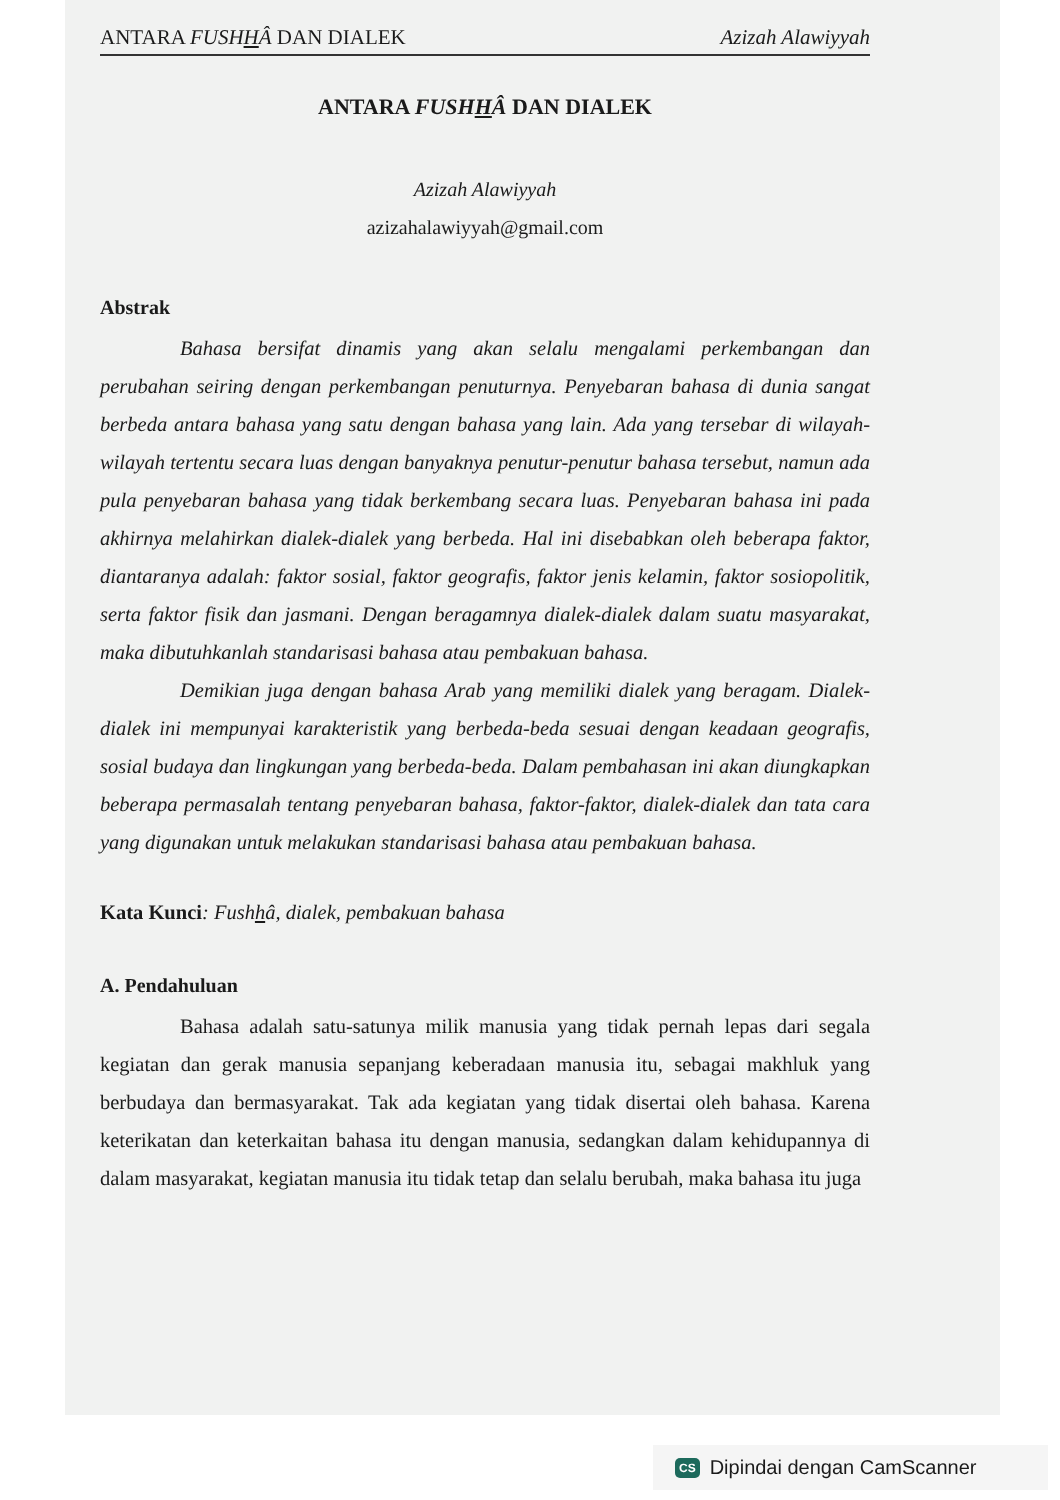ANTARA FUSHHÂ DAN DIALEK Azizah Alawiyyah
ANTARA FUSHHÂ DAN DIALEK
Azizah Alawiyyah
azizahalawiyyah@gmail.com
Abstrak
Bahasa bersifat dinamis yang akan selalu mengalami perkembangan dan perubahan seiring dengan perkembangan penuturnya. Penyebaran bahasa di dunia sangat berbeda antara bahasa yang satu dengan bahasa yang lain. Ada yang tersebar di wilayah-wilayah tertentu secara luas dengan banyaknya penutur-penutur bahasa tersebut, namun ada pula penyebaran bahasa yang tidak berkembang secara luas. Penyebaran bahasa ini pada akhirnya melahirkan dialek-dialek yang berbeda. Hal ini disebabkan oleh beberapa faktor, diantaranya adalah: faktor sosial, faktor geografis, faktor jenis kelamin, faktor sosiopolitik, serta faktor fisik dan jasmani. Dengan beragamnya dialek-dialek dalam suatu masyarakat, maka dibutuhkanlah standarisasi bahasa atau pembakuan bahasa.
Demikian juga dengan bahasa Arab yang memiliki dialek yang beragam. Dialek-dialek ini mempunyai karakteristik yang berbeda-beda sesuai dengan keadaan geografis, sosial budaya dan lingkungan yang berbeda-beda. Dalam pembahasan ini akan diungkapkan beberapa permasalah tentang penyebaran bahasa, faktor-faktor, dialek-dialek dan tata cara yang digunakan untuk melakukan standarisasi bahasa atau pembakuan bahasa.
Kata Kunci: Fushhâ, dialek, pembakuan bahasa
A. Pendahuluan
Bahasa adalah satu-satunya milik manusia yang tidak pernah lepas dari segala kegiatan dan gerak manusia sepanjang keberadaan manusia itu, sebagai makhluk yang berbudaya dan bermasyarakat. Tak ada kegiatan yang tidak disertai oleh bahasa. Karena keterikatan dan keterkaitan bahasa itu dengan manusia, sedangkan dalam kehidupannya di dalam masyarakat, kegiatan manusia itu tidak tetap dan selalu berubah, maka bahasa itu juga
CS Dipindai dengan CamScanner